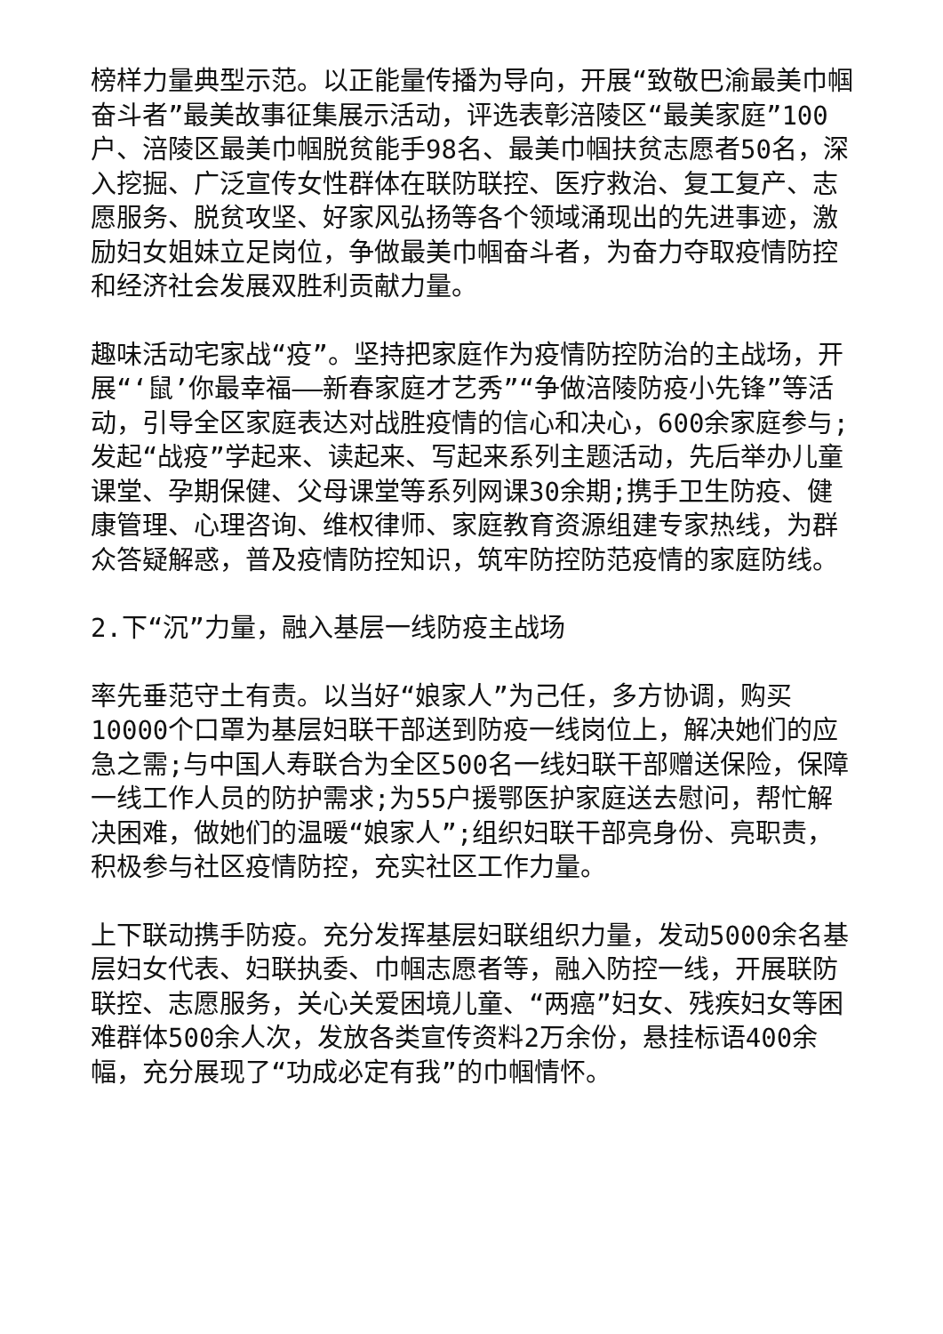榜样力量典型示范。以正能量传播为导向，开展“致敬巴渝最美巾帼奋斗者”最美故事征集展示活动，评选表彰涪陵区“最美家庭”100户、涪陵区最美巾帼脱贫能手98名、最美巾帼扶贫志愿者50名，深入挖掘、广泛宣传女性群体在联防联控、医疗救治、复工复产、志愿服务、脱贫攻坚、好家风弘扬等各个领域涌现出的先进事迹，激励妇女姐妹立足岗位，争做最美巾帼奋斗者，为奋力夺取疫情防控和经济社会发展双胜利贡献力量。
趣味活动宅家战“疫”。坚持把家庭作为疫情防控防治的主战场，开展“‘鼠’你最幸福——新春家庭才艺秀”“争做涪陵防疫小先锋”等活动，引导全区家庭表达对战胜疫情的信心和决心，600余家庭参与;发起“战疫”学起来、读起来、写起来系列主题活动，先后举办儿童课堂、孕期保健、父母课堂等系列网课30余期;携手卫生防疫、健康管理、心理咨询、维权律师、家庭教育资源组建专家热线，为群众答疑解惑，普及疫情防控知识，筑牢防控防范疫情的家庭防线。
2.下“沉”力量，融入基层一线防疫主战场
率先垂范守土有责。以当好“娘家人”为己任，多方协调，购买10000个口罩为基层妇联干部送到防疫一线岗位上，解决她们的应急之需;与中国人寿联合为全区500名一线妇联干部赠送保险，保障一线工作人员的防护需求;为55户援鄂医护家庭送去慰问，帮忙解决困难，做她们的温暖“娘家人”;组织妇联干部亮身份、亮职责，积极参与社区疫情防控，充实社区工作力量。
上下联动携手防疫。充分发挥基层妇联组织力量，发动5000余名基层妇女代表、妇联执委、巾帼志愿者等，融入防控一线，开展联防联控、志愿服务，关心关爱困境儿童、“两癌”妇女、残疾妇女等困难群体500余人次，发放各类宣传资料2万余份，悬挂标语400余幅，充分展现了“功成必定有我”的巾帼情怀。